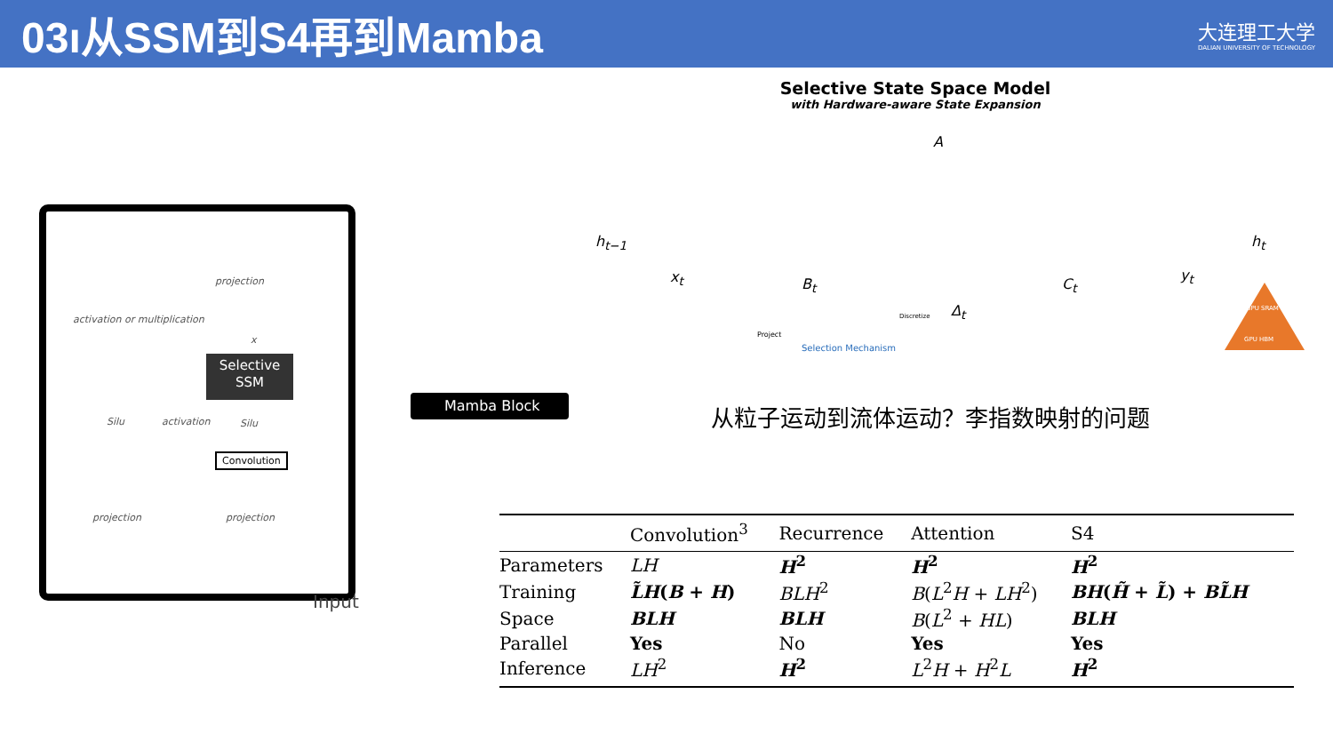03ı从SSM到S4再到Mamba
大连理工大学
DALIAN UNIVERSITY OF TECHNOLOGY
projection
activation or multiplication
x
Selective
SSM
Silu activation Silu
Convolution
projection projection
Input
Mamba Block
Selective State Space Model
with Hardware-aware State Expansion
A
h<sub>t−1</sub> h<sub>t</sub>
x<sub>t</sub> B<sub>t</sub>
Δ<sub>t</sub>
C<sub>t</sub>
y<sub>t</sub>
Project
Discretize
Selection Mechanism
GPU SRAM
GPU HBM
从粒子运动到流体运动？李指数映射的问题
| | Convolution<sup>3</sup> | Recurrence | Attention | S4 |
| --- | --- | --- | --- | --- |
| Parameters | LH | H<sup>2</sup> | H<sup>2</sup> | H<sup>2</sup> |
| Training | L̃H ( B + H ) | BLH<sup>2</sup> | B ( L<sup>2</sup> H + LH<sup>2</sup>) | BH ( H̃ + L̃ ) + BL̃H |
| Space | BLH | BLH | B ( L<sup>2</sup> + HL ) | BLH |
| Parallel | Yes | No | Yes | Yes |
| Inference | LH<sup>2</sup> | H<sup>2</sup> | L<sup>2</sup> H + H<sup>2</sup> L | H<sup>2</sup> |